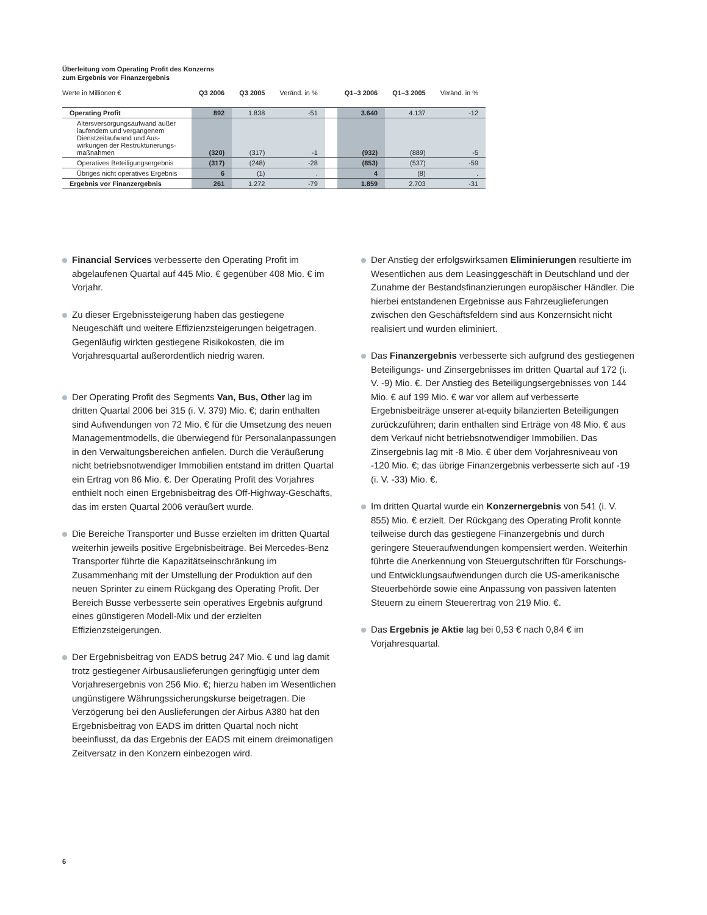Überleitung vom Operating Profit des Konzerns
zum Ergebnis vor Finanzergebnis
| Werte in Millionen € | Q3 2006 | Q3 2005 | Veränd. in % | | Q1–3 2006 | Q1–3 2005 | Veränd. in % |
| Operating Profit | 892 | 1.838 | -51 | | 3.640 | 4.137 | -12 |
| Altersversorgungsaufwand außer laufendem und vergangenem Dienstzeitaufwand und Aus- wirkungen der Restrukturierungs- maßnahmen | (320) | (317) | -1 | | (932) | (889) | -5 |
| Operatives Beteiligungsergebnis | (317) | (248) | -28 | | (853) | (537) | -59 |
| Übriges nicht operatives Ergebnis | 6 | (1) | . | | 4 | (8) | . |
| Ergebnis vor Finanzergebnis | 261 | 1.272 | -79 | | 1.859 | 2.703 | -31 |
Financial Services verbesserte den Operating Profit im abgelaufenen Quartal auf 445 Mio. € gegenüber 408 Mio. € im Vorjahr.
Zu dieser Ergebnissteigerung haben das gestiegene Neugeschäft und weitere Effizienzsteigerungen beigetragen. Gegenläufig wirkten gestiegene Risikokosten, die im Vorjahresquartal außerordentlich niedrig waren.
Der Operating Profit des Segments Van, Bus, Other lag im dritten Quartal 2006 bei 315 (i. V. 379) Mio. €; darin enthalten sind Aufwendungen von 72 Mio. € für die Umsetzung des neuen Managementmodells, die überwiegend für Personalanpassungen in den Verwaltungsbereichen anfielen. Durch die Veräußerung nicht betriebsnotwendiger Immobilien entstand im dritten Quartal ein Ertrag von 86 Mio. €. Der Operating Profit des Vorjahres enthielt noch einen Ergebnisbeitrag des Off-Highway-Geschäfts, das im ersten Quartal 2006 veräußert wurde.
Die Bereiche Transporter und Busse erzielten im dritten Quartal weiterhin jeweils positive Ergebnisbeiträge. Bei Mercedes-Benz Transporter führte die Kapazitätseinschränkung im Zusammenhang mit der Umstellung der Produktion auf den neuen Sprinter zu einem Rückgang des Operating Profit. Der Bereich Busse verbesserte sein operatives Ergebnis aufgrund eines günstigeren Modell-Mix und der erzielten Effizienzsteigerungen.
Der Ergebnisbeitrag von EADS betrug 247 Mio. € und lag damit trotz gestiegener Airbusauslieferungen geringfügig unter dem Vorjahresergebnis von 256 Mio. €; hierzu haben im Wesentlichen ungünstigere Währungssicherungskurse beigetragen. Die Verzögerung bei den Auslieferungen der Airbus A380 hat den Ergebnisbeitrag von EADS im dritten Quartal noch nicht beeinflusst, da das Ergebnis der EADS mit einem dreimonatigen Zeitversatz in den Konzern einbezogen wird.
Der Anstieg der erfolgswirksamen Eliminierungen resultierte im Wesentlichen aus dem Leasinggeschäft in Deutschland und der Zunahme der Bestandsfinanzierungen europäischer Händler. Die hierbei entstandenen Ergebnisse aus Fahrzeuglieferungen zwischen den Geschäftsfeldern sind aus Konzernsicht nicht realisiert und wurden eliminiert.
Das Finanzergebnis verbesserte sich aufgrund des gestiegenen Beteiligungs- und Zinsergebnisses im dritten Quartal auf 172 (i. V. -9) Mio. €. Der Anstieg des Beteiligungsergebnisses von 144 Mio. € auf 199 Mio. € war vor allem auf verbesserte Ergebnisbeiträge unserer at-equity bilanzierten Beteiligungen zurückzuführen; darin enthalten sind Erträge von 48 Mio. € aus dem Verkauf nicht betriebsnotwendiger Immobilien. Das Zinsergebnis lag mit -8 Mio. € über dem Vorjahresniveau von -120 Mio. €; das übrige Finanzergebnis verbesserte sich auf -19 (i. V. -33) Mio. €.
Im dritten Quartal wurde ein Konzernergebnis von 541 (i. V. 855) Mio. € erzielt. Der Rückgang des Operating Profit konnte teilweise durch das gestiegene Finanzergebnis und durch geringere Steueraufwendungen kompensiert werden. Weiterhin führte die Anerkennung von Steuergutschriften für Forschungs- und Entwicklungsaufwendungen durch die US-amerikanische Steuerbehörde sowie eine Anpassung von passiven latenten Steuern zu einem Steuerertrag von 219 Mio. €.
Das Ergebnis je Aktie lag bei 0,53 € nach 0,84 € im Vorjahresquartal.
6